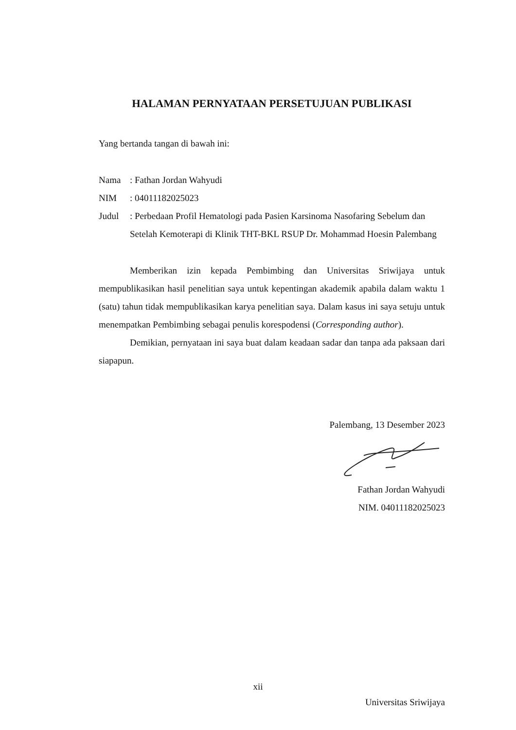HALAMAN PERNYATAAN PERSETUJUAN PUBLIKASI
Yang bertanda tangan di bawah ini:
Nama : Fathan Jordan Wahyudi
NIM : 04011182025023
Judul : Perbedaan Profil Hematologi pada Pasien Karsinoma Nasofaring Sebelum dan Setelah Kemoterapi di Klinik THT-BKL RSUP Dr. Mohammad Hoesin Palembang
Memberikan izin kepada Pembimbing dan Universitas Sriwijaya untuk mempublikasikan hasil penelitian saya untuk kepentingan akademik apabila dalam waktu 1 (satu) tahun tidak mempublikasikan karya penelitian saya. Dalam kasus ini saya setuju untuk menempatkan Pembimbing sebagai penulis korespodensi (Corresponding author).
Demikian, pernyataan ini saya buat dalam keadaan sadar dan tanpa ada paksaan dari siapapun.
Palembang, 13 Desember 2023
Fathan Jordan Wahyudi
NIM. 04011182025023
xii
Universitas Sriwijaya